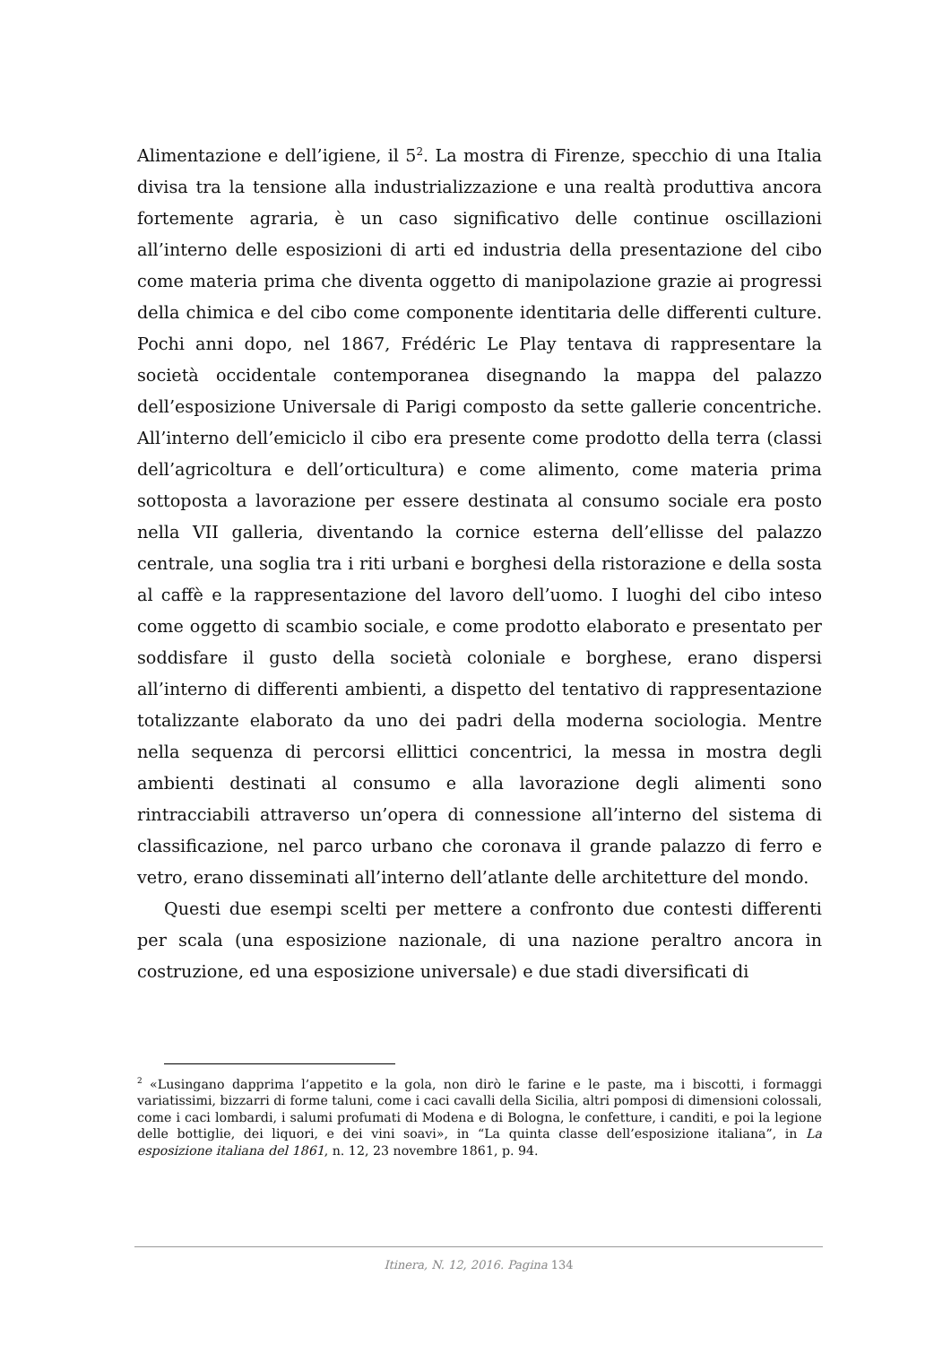Alimentazione e dell’igiene, il 5<sup>2</sup>. La mostra di Firenze, specchio di una Italia divisa tra la tensione alla industrializzazione e una realtà produttiva ancora fortemente agraria, è un caso significativo delle continue oscillazioni all’interno delle esposizioni di arti ed industria della presentazione del cibo come materia prima che diventa oggetto di manipolazione grazie ai progressi della chimica e del cibo come componente identitaria delle differenti culture. Pochi anni dopo, nel 1867, Frédéric Le Play tentava di rappresentare la società occidentale contemporanea disegnando la mappa del palazzo dell’esposizione Universale di Parigi composto da sette gallerie concentriche. All’interno dell’emiciclo il cibo era presente come prodotto della terra (classi dell’agricoltura e dell’orticultura) e come alimento, come materia prima sottoposta a lavorazione per essere destinata al consumo sociale era posto nella VII galleria, diventando la cornice esterna dell’ellisse del palazzo centrale, una soglia tra i riti urbani e borghesi della ristorazione e della sosta al caffè e la rappresentazione del lavoro dell’uomo. I luoghi del cibo inteso come oggetto di scambio sociale, e come prodotto elaborato e presentato per soddisfare il gusto della società coloniale e borghese, erano dispersi all’interno di differenti ambienti, a dispetto del tentativo di rappresentazione totalizzante elaborato da uno dei padri della moderna sociologia. Mentre nella sequenza di percorsi ellittici concentrici, la messa in mostra degli ambienti destinati al consumo e alla lavorazione degli alimenti sono rintracciabili attraverso un’opera di connessione all’interno del sistema di classificazione, nel parco urbano che coronava il grande palazzo di ferro e vetro, erano disseminati all’interno dell’atlante delle architetture del mondo.
Questi due esempi scelti per mettere a confronto due contesti differenti per scala (una esposizione nazionale, di una nazione peraltro ancora in costruzione, ed una esposizione universale) e due stadi diversificati di
<sup>2</sup> «Lusingano dapprima l’appetito e la gola, non dirò le farine e le paste, ma i biscotti, i formaggi variatissimi, bizzarri di forme taluni, come i caci cavalli della Sicilia, altri pomposi di dimensioni colossali, come i caci lombardi, i salumi profumati di Modena e di Bologna, le confetture, i canditi, e poi la legione delle bottiglie, dei liquori, e dei vini soavi», in “La quinta classe dell’esposizione italiana”, in La esposizione italiana del 1861, n. 12, 23 novembre 1861, p. 94.
Itinera, N. 12, 2016. Pagina 134